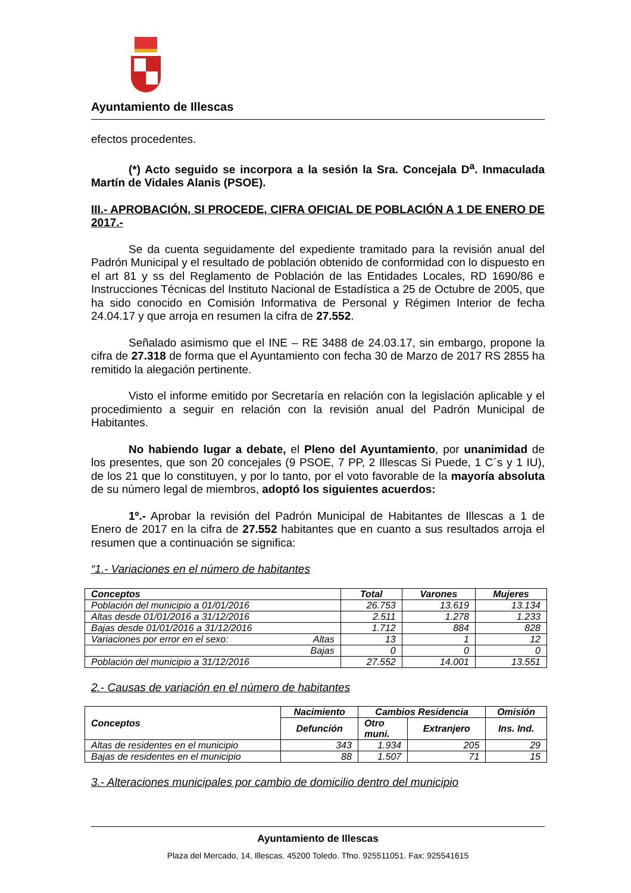Ayuntamiento de Illescas
efectos procedentes.
(*) Acto seguido se incorpora a la sesión la Sra. Concejala D<sup>a</sup>. Inmaculada Martín de Vidales Alanis (PSOE).
III.- APROBACIÓN, SI PROCEDE, CIFRA OFICIAL DE POBLACIÓN A 1 DE ENERO DE 2017.-
Se da cuenta seguidamente del expediente tramitado para la revisión anual del Padrón Municipal y el resultado de población obtenido de conformidad con lo dispuesto en el art 81 y ss del Reglamento de Población de las Entidades Locales, RD 1690/86 e Instrucciones Técnicas del Instituto Nacional de Estadística a 25 de Octubre de 2005, que ha sido conocido en Comisión Informativa de Personal y Régimen Interior de fecha 24.04.17 y que arroja en resumen la cifra de 27.552.
Señalado asimismo que el INE – RE 3488 de 24.03.17, sin embargo, propone la cifra de 27.318 de forma que el Ayuntamiento con fecha 30 de Marzo de 2017 RS 2855 ha remitido la alegación pertinente.
Visto el informe emitido por Secretaría en relación con la legislación aplicable y el procedimiento a seguir en relación con la revisión anual del Padrón Municipal de Habitantes.
No habiendo lugar a debate, el Pleno del Ayuntamiento, por unanimidad de los presentes, que son 20 concejales (9 PSOE, 7 PP, 2 Illescas Si Puede, 1 C´s y 1 IU), de los 21 que lo constituyen, y por lo tanto, por el voto favorable de la mayoría absoluta de su número legal de miembros, adoptó los siguientes acuerdos:
1º.- Aprobar la revisión del Padrón Municipal de Habitantes de Illescas a 1 de Enero de 2017 en la cifra de 27.552 habitantes que en cuanto a sus resultados arroja el resumen que a continuación se significa:
“1.- Variaciones en el número de habitantes
| Conceptos | Total | Varones | Mujeres |
| --- | --- | --- | --- |
| Población del municipio a 01/01/2016 | 26.753 | 13.619 | 13.134 |
| Altas desde 01/01/2016 a 31/12/2016 | 2.511 | 1.278 | 1.233 |
| Bajas desde 01/01/2016 a 31/12/2016 | 1.712 | 884 | 828 |
| Variaciones por error en el sexo: Altas | 13 | 1 | 12 |
| Bajas | 0 | 0 | 0 |
| Población del municipio a 31/12/2016 | 27.552 | 14.001 | 13.551 |
2.- Causas de variación en el número de habitantes
| Conceptos | Nacimiento | Cambios Residencia | | Omisión |
| --- | --- | --- | --- | --- |
| | Defunción | Otro muni. | Extranjero | Ins. Ind. |
| Altas de residentes en el municipio | 343 | 1.934 | 205 | 29 |
| Bajas de residentes en el municipio | 88 | 1.507 | 71 | 15 |
3.- Alteraciones municipales por cambio de domicilio dentro del municipio
Ayuntamiento de Illescas
Plaza del Mercado, 14, Illescas. 45200 Toledo. Tfno. 925511051. Fax: 925541615